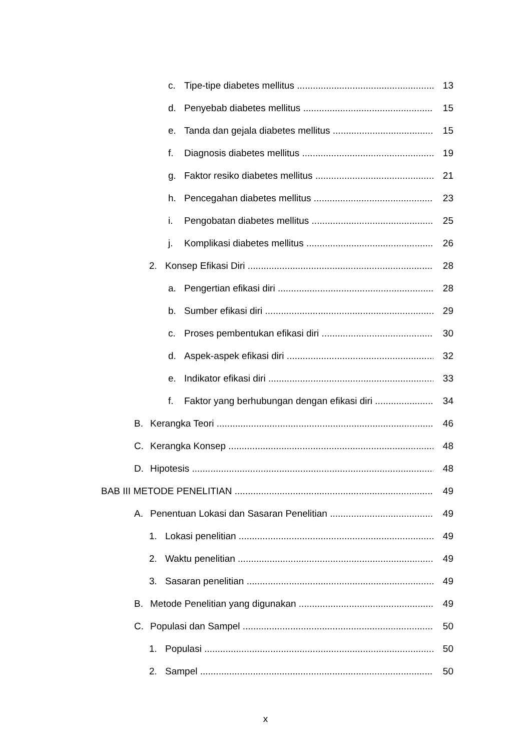c. Tipe-tipe diabetes mellitus 13
d. Penyebab diabetes mellitus 15
e. Tanda dan gejala diabetes mellitus 15
f. Diagnosis diabetes mellitus 19
g. Faktor resiko diabetes mellitus 21
h. Pencegahan diabetes mellitus 23
i. Pengobatan diabetes mellitus 25
j. Komplikasi diabetes mellitus 26
2. Konsep Efikasi Diri 28
a. Pengertian efikasi diri 28
b. Sumber efikasi diri 29
c. Proses pembentukan efikasi diri 30
d. Aspek-aspek efikasi diri 32
e. Indikator efikasi diri 33
f. Faktor yang berhubungan dengan efikasi diri 34
B. Kerangka Teori 46
C. Kerangka Konsep 48
D. Hipotesis 48
BAB III METODE PENELITIAN 49
A. Penentuan Lokasi dan Sasaran Penelitian 49
1. Lokasi penelitian 49
2. Waktu penelitian 49
3. Sasaran penelitian 49
B. Metode Penelitian yang digunakan 49
C. Populasi dan Sampel 50
1. Populasi 50
2. Sampel 50
x